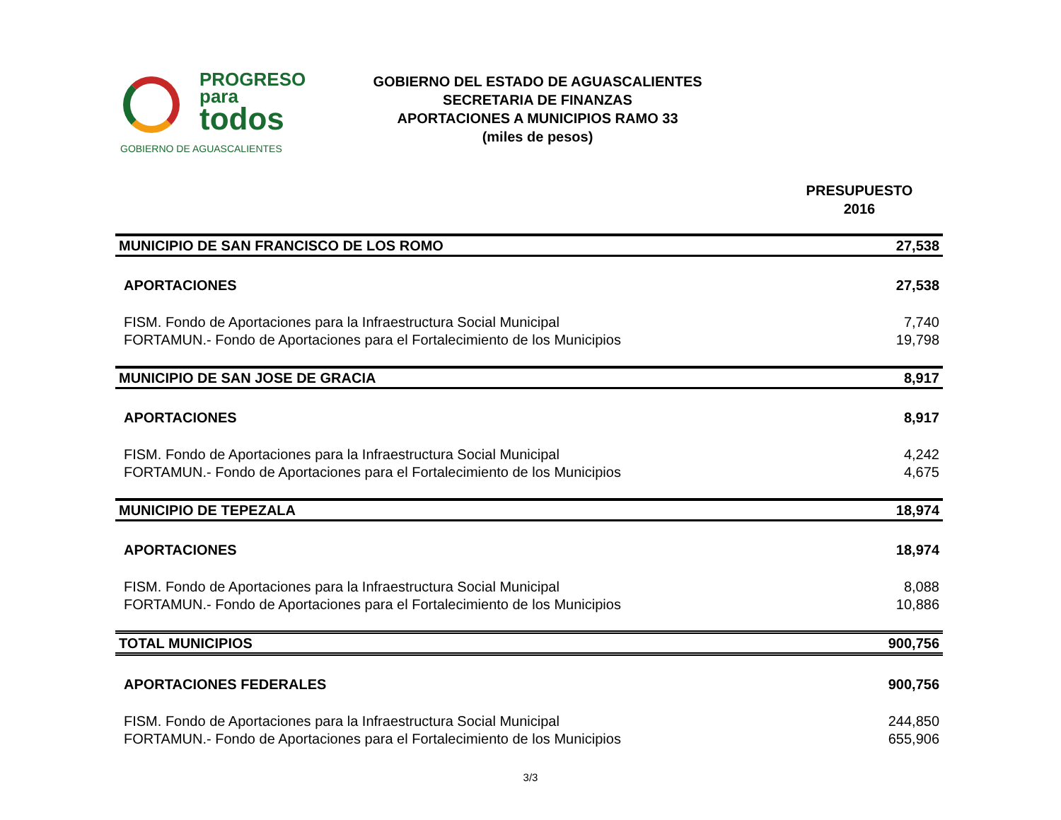PROGRESO
para
todos
GOBIERNO DE AGUASCALIENTES
GOBIERNO DEL ESTADO DE AGUASCALIENTES
SECRETARIA DE FINANZAS
APORTACIONES A MUNICIPIOS RAMO 33
(miles de pesos)
PRESUPUESTO
2016
| MUNICIPIO DE SAN FRANCISCO DE LOS ROMO | 27,538 |
| APORTACIONES | 27,538 |
| FISM. Fondo de Aportaciones para la Infraestructura Social Municipal | 7,740 |
| FORTAMUN.- Fondo de Aportaciones para el Fortalecimiento de los Municipios | 19,798 |
| MUNICIPIO DE SAN JOSE DE GRACIA | 8,917 |
| APORTACIONES | 8,917 |
| FISM. Fondo de Aportaciones para la Infraestructura Social Municipal | 4,242 |
| FORTAMUN.- Fondo de Aportaciones para el Fortalecimiento de los Municipios | 4,675 |
| MUNICIPIO DE TEPEZALA | 18,974 |
| APORTACIONES | 18,974 |
| FISM. Fondo de Aportaciones para la Infraestructura Social Municipal | 8,088 |
| FORTAMUN.- Fondo de Aportaciones para el Fortalecimiento de los Municipios | 10,886 |
| TOTAL MUNICIPIOS | 900,756 |
| APORTACIONES FEDERALES | 900,756 |
| FISM. Fondo de Aportaciones para la Infraestructura Social Municipal | 244,850 |
| FORTAMUN.- Fondo de Aportaciones para el Fortalecimiento de los Municipios | 655,906 |
3/3